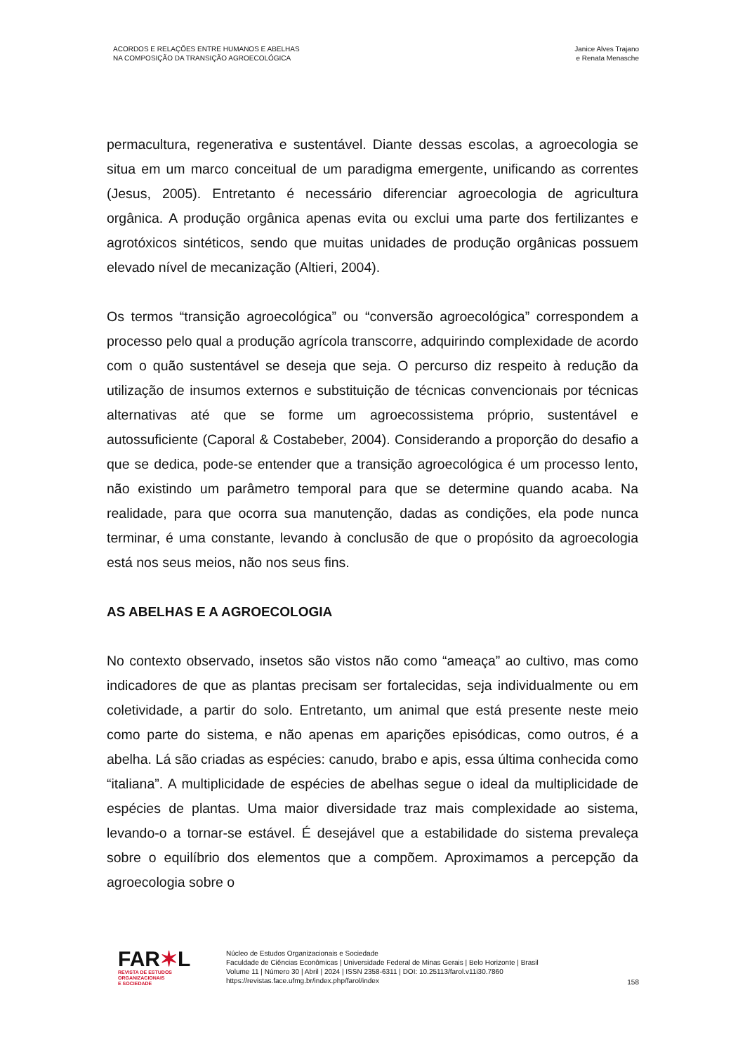ACORDOS E RELAÇÕES ENTRE HUMANOS E ABELHAS
NA COMPOSIÇÃO DA TRANSIÇÃO AGROECOLÓGICA
Janice Alves Trajano
e Renata Menasche
permacultura, regenerativa e sustentável. Diante dessas escolas, a agroecologia se situa em um marco conceitual de um paradigma emergente, unificando as correntes (Jesus, 2005). Entretanto é necessário diferenciar agroecologia de agricultura orgânica. A produção orgânica apenas evita ou exclui uma parte dos fertilizantes e agrotóxicos sintéticos, sendo que muitas unidades de produção orgânicas possuem elevado nível de mecanização (Altieri, 2004).
Os termos “transição agroecológica” ou “conversão agroecológica” correspondem a processo pelo qual a produção agrícola transcorre, adquirindo complexidade de acordo com o quão sustentável se deseja que seja. O percurso diz respeito à redução da utilização de insumos externos e substituição de técnicas convencionais por técnicas alternativas até que se forme um agroecossistema próprio, sustentável e autossuficiente (Caporal & Costabeber, 2004). Considerando a proporção do desafio a que se dedica, pode-se entender que a transição agroecológica é um processo lento, não existindo um parâmetro temporal para que se determine quando acaba. Na realidade, para que ocorra sua manutenção, dadas as condições, ela pode nunca terminar, é uma constante, levando à conclusão de que o propósito da agroecologia está nos seus meios, não nos seus fins.
AS ABELHAS E A AGROECOLOGIA
No contexto observado, insetos são vistos não como “ameaça” ao cultivo, mas como indicadores de que as plantas precisam ser fortalecidas, seja individualmente ou em coletividade, a partir do solo. Entretanto, um animal que está presente neste meio como parte do sistema, e não apenas em aparições episódicas, como outros, é a abelha. Lá são criadas as espécies: canudo, brabo e apis, essa última conhecida como “italiana”. A multiplicidade de espécies de abelhas segue o ideal da multiplicidade de espécies de plantas. Uma maior diversidade traz mais complexidade ao sistema, levando-o a tornar-se estável. É desejável que a estabilidade do sistema prevaleça sobre o equilíbrio dos elementos que a compõem. Aproximamos a percepção da agroecologia sobre o
FAR✶L
REVISTA DE ESTUDOS
ORGANIZACIONAIS
E SOCIEDADE
Núcleo de Estudos Organizacionais e Sociedade
Faculdade de Ciências Econômicas | Universidade Federal de Minas Gerais | Belo Horizonte | Brasil
Volume 11 | Número 30 | Abril | 2024 | ISSN 2358-6311 | DOI: 10.25113/farol.v11i30.7860
https://revistas.face.ufmg.br/index.php/farol/index
158